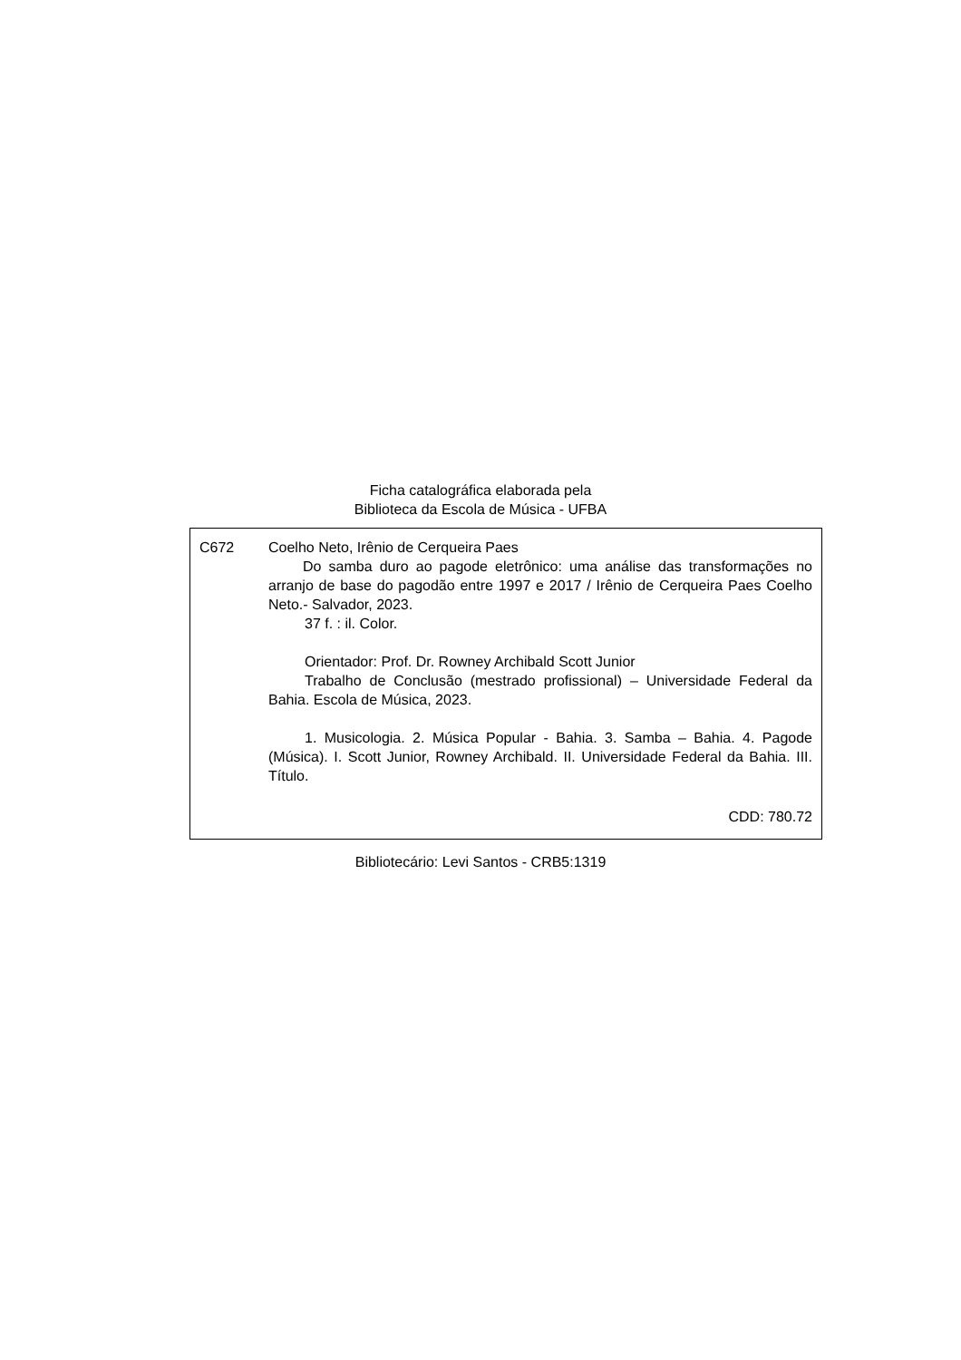Ficha catalográfica elaborada pela
Biblioteca da Escola de Música - UFBA
C672 Coelho Neto, Irênio de Cerqueira Paes
Do samba duro ao pagode eletrônico: uma análise das transformações no arranjo de base do pagodão entre 1997 e 2017 / Irênio de Cerqueira Paes Coelho Neto.- Salvador, 2023.
37 f. : il. Color.
Orientador: Prof. Dr. Rowney Archibald Scott Junior
Trabalho de Conclusão (mestrado profissional) – Universidade Federal da Bahia. Escola de Música, 2023.
1. Musicologia. 2. Música Popular - Bahia. 3. Samba – Bahia. 4. Pagode (Música). I. Scott Junior, Rowney Archibald. II. Universidade Federal da Bahia. III. Título.
CDD: 780.72
Bibliotecário: Levi Santos - CRB5:1319